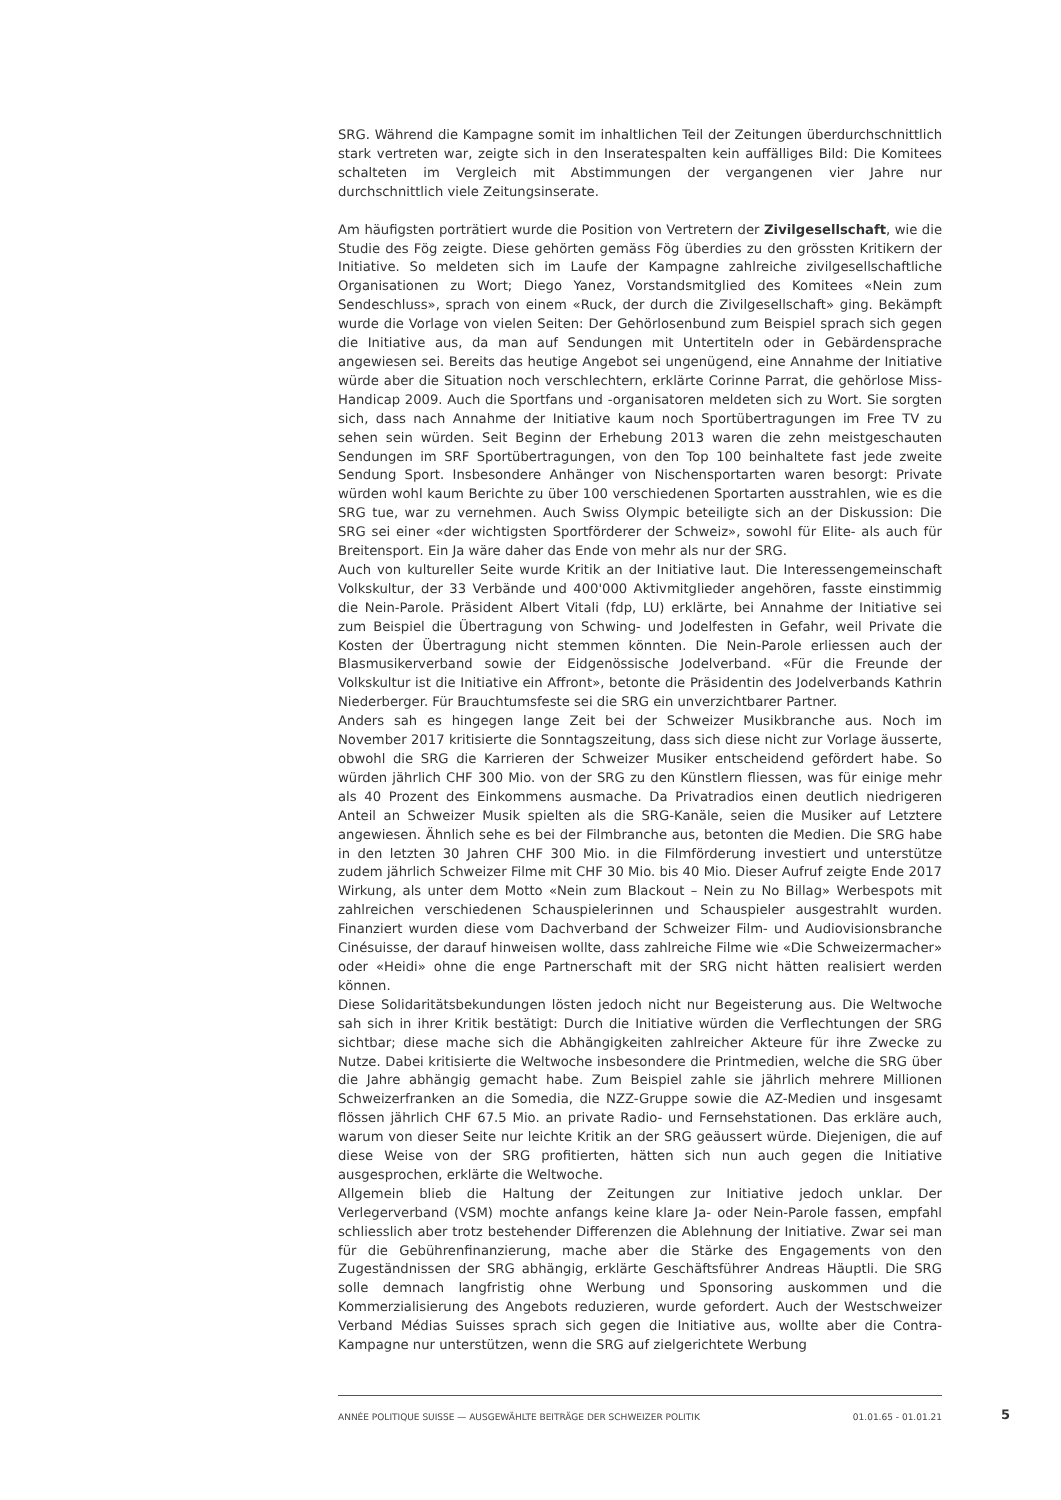SRG. Während die Kampagne somit im inhaltlichen Teil der Zeitungen überdurchschnittlich stark vertreten war, zeigte sich in den Inseratespalten kein auffälliges Bild: Die Komitees schalteten im Vergleich mit Abstimmungen der vergangenen vier Jahre nur durchschnittlich viele Zeitungsinserate.
Am häufigsten porträtiert wurde die Position von Vertretern der Zivilgesellschaft, wie die Studie des Fög zeigte. Diese gehörten gemäss Fög überdies zu den grössten Kritikern der Initiative. So meldeten sich im Laufe der Kampagne zahlreiche zivilgesellschaftliche Organisationen zu Wort; Diego Yanez, Vorstandsmitglied des Komitees «Nein zum Sendeschluss», sprach von einem «Ruck, der durch die Zivilgesellschaft» ging. Bekämpft wurde die Vorlage von vielen Seiten: Der Gehörlosenbund zum Beispiel sprach sich gegen die Initiative aus, da man auf Sendungen mit Untertiteln oder in Gebärdensprache angewiesen sei. Bereits das heutige Angebot sei ungenügend, eine Annahme der Initiative würde aber die Situation noch verschlechtern, erklärte Corinne Parrat, die gehörlose Miss-Handicap 2009. Auch die Sportfans und -organisatoren meldeten sich zu Wort. Sie sorgten sich, dass nach Annahme der Initiative kaum noch Sportübertragungen im Free TV zu sehen sein würden. Seit Beginn der Erhebung 2013 waren die zehn meistgeschauten Sendungen im SRF Sportübertragungen, von den Top 100 beinhaltete fast jede zweite Sendung Sport. Insbesondere Anhänger von Nischensportarten waren besorgt: Private würden wohl kaum Berichte zu über 100 verschiedenen Sportarten ausstrahlen, wie es die SRG tue, war zu vernehmen. Auch Swiss Olympic beteiligte sich an der Diskussion: Die SRG sei einer «der wichtigsten Sportförderer der Schweiz», sowohl für Elite- als auch für Breitensport. Ein Ja wäre daher das Ende von mehr als nur der SRG.
Auch von kultureller Seite wurde Kritik an der Initiative laut. Die Interessengemeinschaft Volkskultur, der 33 Verbände und 400'000 Aktivmitglieder angehören, fasste einstimmig die Nein-Parole. Präsident Albert Vitali (fdp, LU) erklärte, bei Annahme der Initiative sei zum Beispiel die Übertragung von Schwing- und Jodelfesten in Gefahr, weil Private die Kosten der Übertragung nicht stemmen könnten. Die Nein-Parole erliessen auch der Blasmusikerverband sowie der Eidgenössische Jodelverband. «Für die Freunde der Volkskultur ist die Initiative ein Affront», betonte die Präsidentin des Jodelverbands Kathrin Niederberger. Für Brauchtumsfeste sei die SRG ein unverzichtbarer Partner.
Anders sah es hingegen lange Zeit bei der Schweizer Musikbranche aus. Noch im November 2017 kritisierte die Sonntagszeitung, dass sich diese nicht zur Vorlage äusserte, obwohl die SRG die Karrieren der Schweizer Musiker entscheidend gefördert habe. So würden jährlich CHF 300 Mio. von der SRG zu den Künstlern fliessen, was für einige mehr als 40 Prozent des Einkommens ausmache. Da Privatradios einen deutlich niedrigeren Anteil an Schweizer Musik spielten als die SRG-Kanäle, seien die Musiker auf Letztere angewiesen. Ähnlich sehe es bei der Filmbranche aus, betonten die Medien. Die SRG habe in den letzten 30 Jahren CHF 300 Mio. in die Filmförderung investiert und unterstütze zudem jährlich Schweizer Filme mit CHF 30 Mio. bis 40 Mio. Dieser Aufruf zeigte Ende 2017 Wirkung, als unter dem Motto «Nein zum Blackout – Nein zu No Billag» Werbespots mit zahlreichen verschiedenen Schauspielerinnen und Schauspieler ausgestrahlt wurden. Finanziert wurden diese vom Dachverband der Schweizer Film- und Audiovisionsbranche Cinésuisse, der darauf hinweisen wollte, dass zahlreiche Filme wie «Die Schweizermacher» oder «Heidi» ohne die enge Partnerschaft mit der SRG nicht hätten realisiert werden können.
Diese Solidaritätsbekundungen lösten jedoch nicht nur Begeisterung aus. Die Weltwoche sah sich in ihrer Kritik bestätigt: Durch die Initiative würden die Verflechtungen der SRG sichtbar; diese mache sich die Abhängigkeiten zahlreicher Akteure für ihre Zwecke zu Nutze. Dabei kritisierte die Weltwoche insbesondere die Printmedien, welche die SRG über die Jahre abhängig gemacht habe. Zum Beispiel zahle sie jährlich mehrere Millionen Schweizerfranken an die Somedia, die NZZ-Gruppe sowie die AZ-Medien und insgesamt flössen jährlich CHF 67.5 Mio. an private Radio- und Fernsehstationen. Das erkläre auch, warum von dieser Seite nur leichte Kritik an der SRG geäussert würde. Diejenigen, die auf diese Weise von der SRG profitierten, hätten sich nun auch gegen die Initiative ausgesprochen, erklärte die Weltwoche.
Allgemein blieb die Haltung der Zeitungen zur Initiative jedoch unklar. Der Verlegerverband (VSM) mochte anfangs keine klare Ja- oder Nein-Parole fassen, empfahl schliesslich aber trotz bestehender Differenzen die Ablehnung der Initiative. Zwar sei man für die Gebührenfinanzierung, mache aber die Stärke des Engagements von den Zugeständnissen der SRG abhängig, erklärte Geschäftsführer Andreas Häuptli. Die SRG solle demnach langfristig ohne Werbung und Sponsoring auskommen und die Kommerzialisierung des Angebots reduzieren, wurde gefordert. Auch der Westschweizer Verband Médias Suisses sprach sich gegen die Initiative aus, wollte aber die Contra-Kampagne nur unterstützen, wenn die SRG auf zielgerichtete Werbung
ANNÉE POLITIQUE SUISSE — AUSGEWÄHLTE BEITRÄGE DER SCHWEIZER POLITIK 01.01.65 - 01.01.21
5